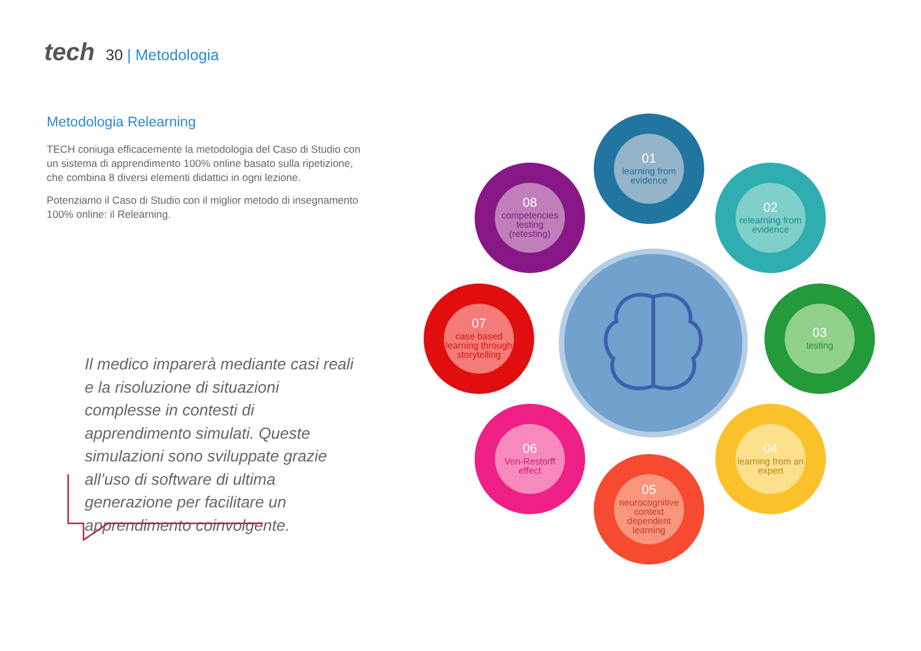tech
30 | Metodologia
Metodologia Relearning
TECH coniuga efficacemente la metodologia del Caso di Studio con un sistema di apprendimento 100% online basato sulla ripetizione, che combina 8 diversi elementi didattici in ogni lezione.
Potenziamo il Caso di Studio con il miglior metodo di insegnamento 100% online: il Relearning.
Il medico imparerà mediante casi reali e la risoluzione di situazioni complesse in contesti di apprendimento simulati. Queste simulazioni sono sviluppate grazie all’uso di software di ultima generazione per facilitare un apprendimento coinvolgente.
01
learning from evidence
02
relearning from evidence
03
testing
04
learning from an expert
05
neurocognitive context dependent learning
06
Von-Restorff effect
07
case based learning through storytelling
08
competencies testing (retesting)